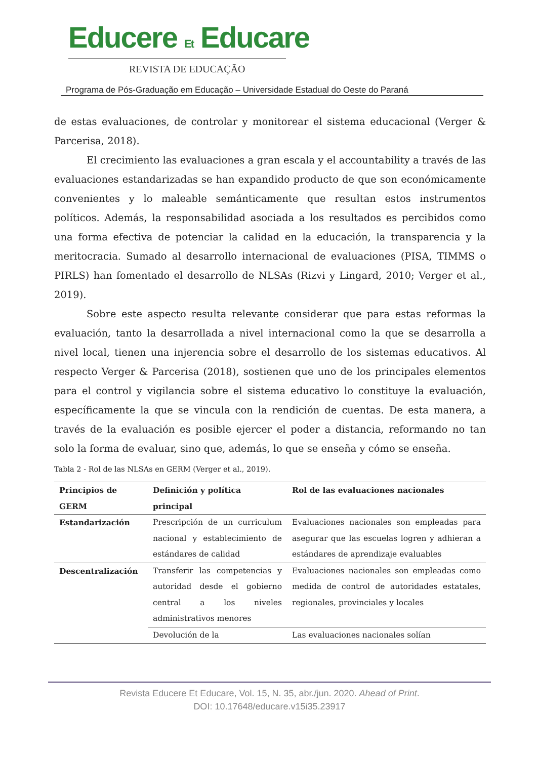Educere Et Educare
REVISTA DE EDUCAÇÃO
Programa de Pós-Graduação em Educação – Universidade Estadual do Oeste do Paraná
de estas evaluaciones, de controlar y monitorear el sistema educacional (Verger & Parcerisa, 2018).
El crecimiento las evaluaciones a gran escala y el accountability a través de las evaluaciones estandarizadas se han expandido producto de que son económicamente convenientes y lo maleable semánticamente que resultan estos instrumentos políticos. Además, la responsabilidad asociada a los resultados es percibidos como una forma efectiva de potenciar la calidad en la educación, la transparencia y la meritocracia. Sumado al desarrollo internacional de evaluaciones (PISA, TIMMS o PIRLS) han fomentado el desarrollo de NLSAs (Rizvi y Lingard, 2010; Verger et al., 2019).
Sobre este aspecto resulta relevante considerar que para estas reformas la evaluación, tanto la desarrollada a nivel internacional como la que se desarrolla a nivel local, tienen una injerencia sobre el desarrollo de los sistemas educativos. Al respecto Verger & Parcerisa (2018), sostienen que uno de los principales elementos para el control y vigilancia sobre el sistema educativo lo constituye la evaluación, específicamente la que se vincula con la rendición de cuentas. De esta manera, a través de la evaluación es posible ejercer el poder a distancia, reformando no tan solo la forma de evaluar, sino que, además, lo que se enseña y cómo se enseña.
Tabla 2 - Rol de las NLSAs en GERM (Verger et al., 2019).
| Principios de GERM | Definición y política principal | Rol de las evaluaciones nacionales |
| --- | --- | --- |
| Estandarización | Prescripción de un curriculum nacional y establecimiento de estándares de calidad | Evaluaciones nacionales son empleadas para asegurar que las escuelas logren y adhieran a estándares de aprendizaje evaluables |
| Descentralización | Transferir las competencias y autoridad desde el gobierno central a los niveles administrativos menores | Evaluaciones nacionales son empleadas como medida de control de autoridades estatales, regionales, provinciales y locales |
| | Devolución de la | Las evaluaciones nacionales solían |
Revista Educere Et Educare, Vol. 15, N. 35, abr./jun. 2020. Ahead of Print.
DOI: 10.17648/educare.v15i35.23917